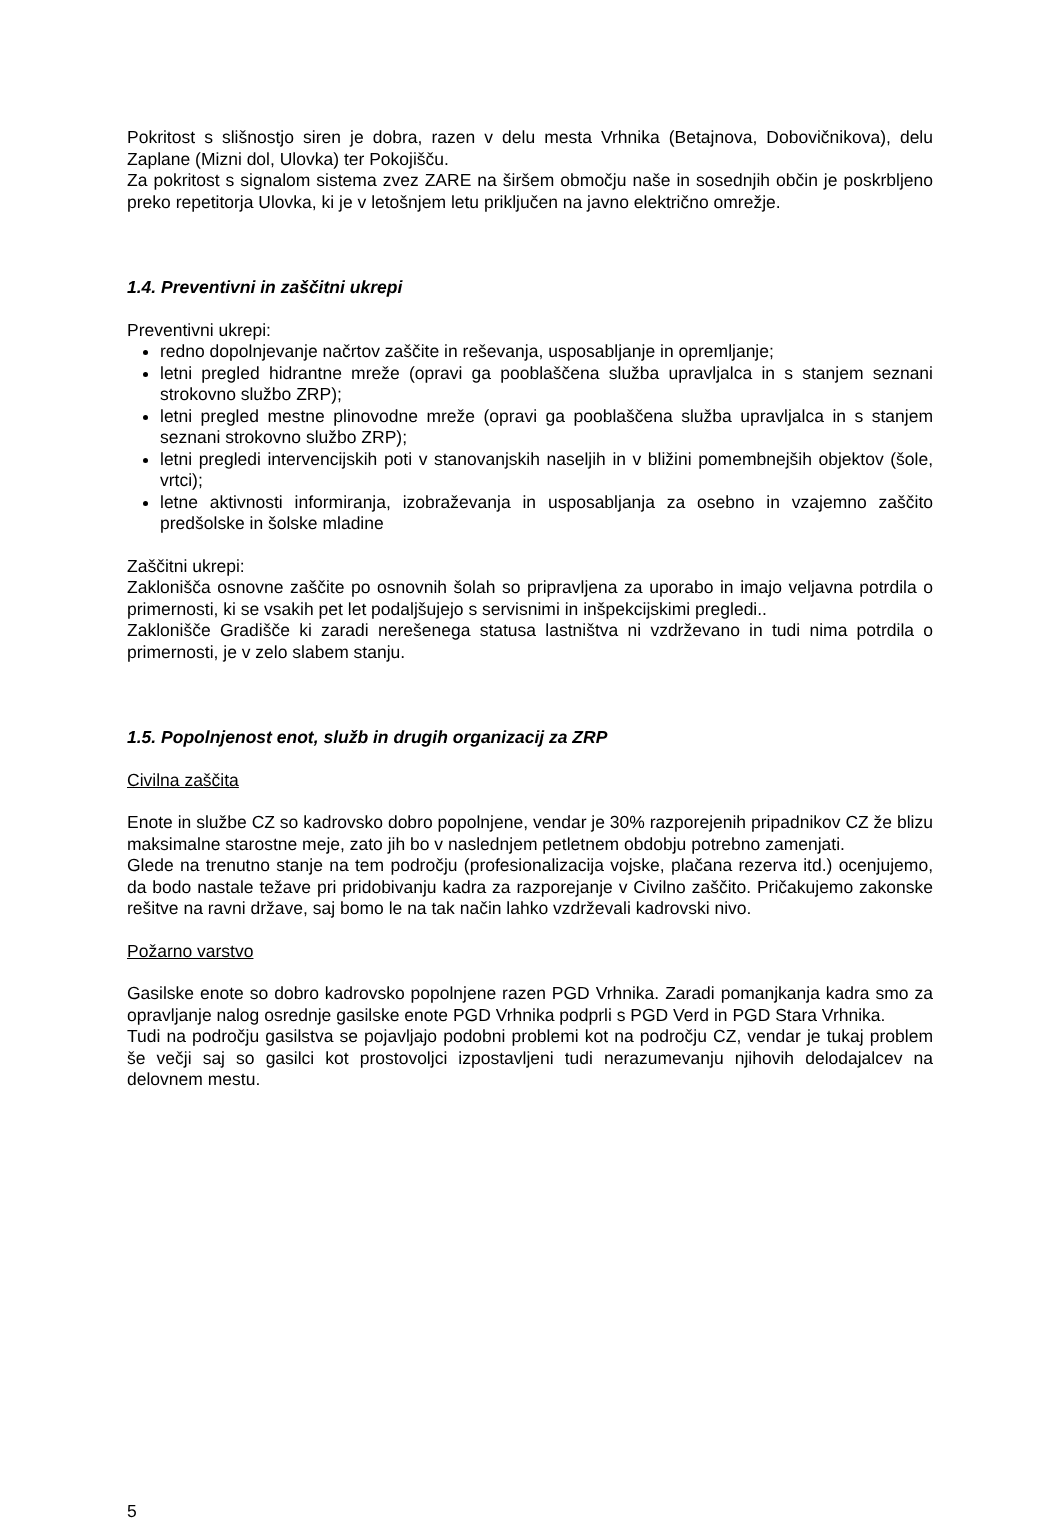Pokritost s slišnostjo siren je dobra, razen v delu mesta Vrhnika (Betajnova, Dobovičnikova), delu Zaplane (Mizni dol, Ulovka) ter Pokojišču.
Za pokritost s signalom sistema zvez ZARE na širšem območju naše in sosednjih občin je poskrbljeno preko repetitorja Ulovka, ki je v letošnjem letu priključen na javno električno omrežje.
1.4. Preventivni in zaščitni ukrepi
Preventivni ukrepi:
redno dopolnjevanje načrtov zaščite in reševanja, usposabljanje in opremljanje;
letni pregled hidrantne mreže (opravi ga pooblaščena služba upravljalca in s stanjem seznani strokovno službo ZRP);
letni pregled mestne plinovodne mreže (opravi ga pooblaščena služba upravljalca in s stanjem seznani strokovno službo ZRP);
letni pregledi intervencijskih poti v stanovanjskih naseljih in v bližini pomembnejših objektov (šole, vrtci);
letne aktivnosti informiranja, izobraževanja in usposabljanja za osebno in vzajemno zaščito predšolske in šolske mladine
Zaščitni ukrepi:
Zaklonišča osnovne zaščite po osnovnih šolah so pripravljena za uporabo in imajo veljavna potrdila o primernosti, ki se vsakih pet let podaljšujejo s servisnimi in inšpekcijskimi pregledi..
Zaklonišče Gradišče ki zaradi nerešenega statusa lastništva ni vzdrževano in tudi nima potrdila o primernosti, je v zelo slabem stanju.
1.5. Popolnjenost enot, služb in drugih organizacij za ZRP
Civilna zaščita
Enote in službe CZ so kadrovsko dobro popolnjene, vendar je 30% razporejenih pripadnikov CZ že blizu maksimalne starostne meje, zato jih bo v naslednjem petletnem obdobju potrebno zamenjati.
Glede na trenutno stanje na tem področju (profesionalizacija vojske, plačana rezerva itd.) ocenjujemo, da bodo nastale težave pri pridobivanju kadra za razporejanje v Civilno zaščito. Pričakujemo zakonske rešitve na ravni države, saj bomo le na tak način lahko vzdrževali kadrovski nivo.
Požarno varstvo
Gasilske enote so dobro kadrovsko popolnjene razen PGD Vrhnika. Zaradi pomanjkanja kadra smo za opravljanje nalog osrednje gasilske enote PGD Vrhnika podprli s PGD Verd in PGD Stara Vrhnika.
Tudi na področju gasilstva se pojavljajo podobni problemi kot na področju CZ, vendar je tukaj problem še večji saj so gasilci kot prostovoljci izpostavljeni tudi nerazumevanju njihovih delodajalcev na delovnem mestu.
5